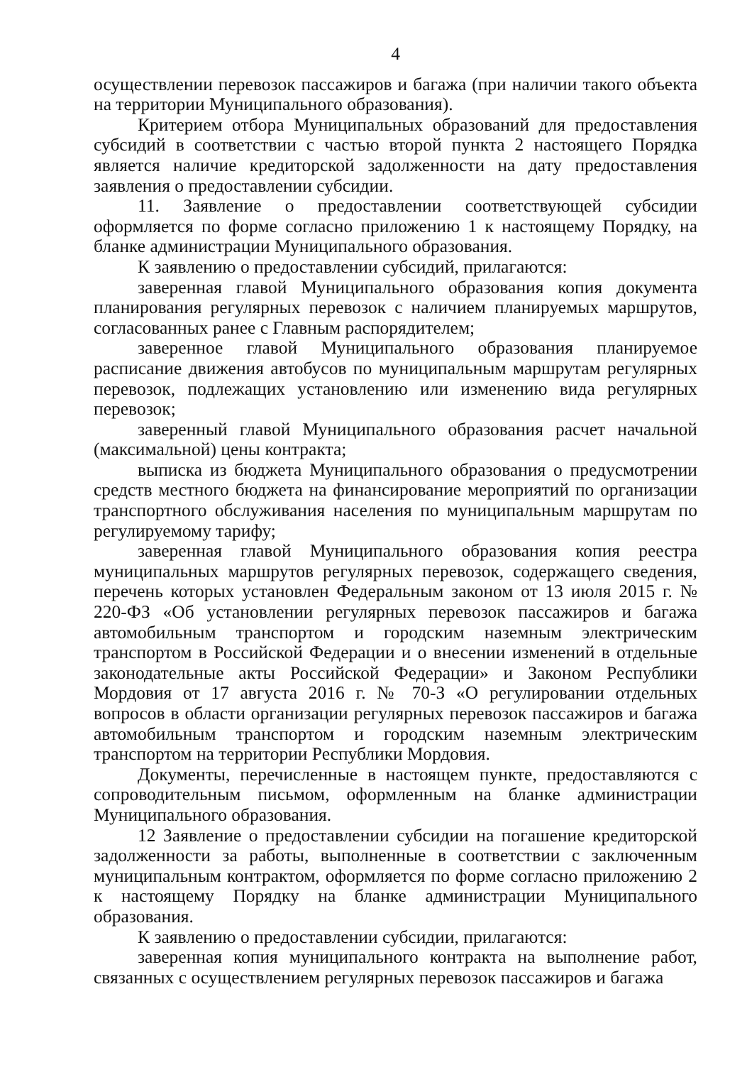4
осуществлении перевозок пассажиров и багажа (при наличии такого объекта на территории Муниципального образования).
Критерием отбора Муниципальных образований для предоставления субсидий в соответствии с частью второй пункта 2 настоящего Порядка является наличие кредиторской задолженности на дату предоставления заявления о предоставлении субсидии.
11. Заявление о предоставлении соответствующей субсидии оформляется по форме согласно приложению 1 к настоящему Порядку, на бланке администрации Муниципального образования.
К заявлению о предоставлении субсидий, прилагаются:
заверенная главой Муниципального образования копия документа планирования регулярных перевозок с наличием планируемых маршрутов, согласованных ранее с Главным распорядителем;
заверенное главой Муниципального образования планируемое расписание движения автобусов по муниципальным маршрутам регулярных перевозок, подлежащих установлению или изменению вида регулярных перевозок;
заверенный главой Муниципального образования расчет начальной (максимальной) цены контракта;
выписка из бюджета Муниципального образования о предусмотрении средств местного бюджета на финансирование мероприятий по организации транспортного обслуживания населения по муниципальным маршрутам по регулируемому тарифу;
заверенная главой Муниципального образования копия реестра муниципальных маршрутов регулярных перевозок, содержащего сведения, перечень которых установлен Федеральным законом от 13 июля 2015 г. № 220-ФЗ «Об установлении регулярных перевозок пассажиров и багажа автомобильным транспортом и городским наземным электрическим транспортом в Российской Федерации и о внесении изменений в отдельные законодательные акты Российской Федерации» и Законом Республики Мордовия от 17 августа 2016 г. № 70-З «О регулировании отдельных вопросов в области организации регулярных перевозок пассажиров и багажа автомобильным транспортом и городским наземным электрическим транспортом на территории Республики Мордовия.
Документы, перечисленные в настоящем пункте, предоставляются с сопроводительным письмом, оформленным на бланке администрации Муниципального образования.
12 Заявление о предоставлении субсидии на погашение кредиторской задолженности за работы, выполненные в соответствии с заключенным муниципальным контрактом, оформляется по форме согласно приложению 2 к настоящему Порядку на бланке администрации Муниципального образования.
К заявлению о предоставлении субсидии, прилагаются:
заверенная копия муниципального контракта на выполнение работ, связанных с осуществлением регулярных перевозок пассажиров и багажа